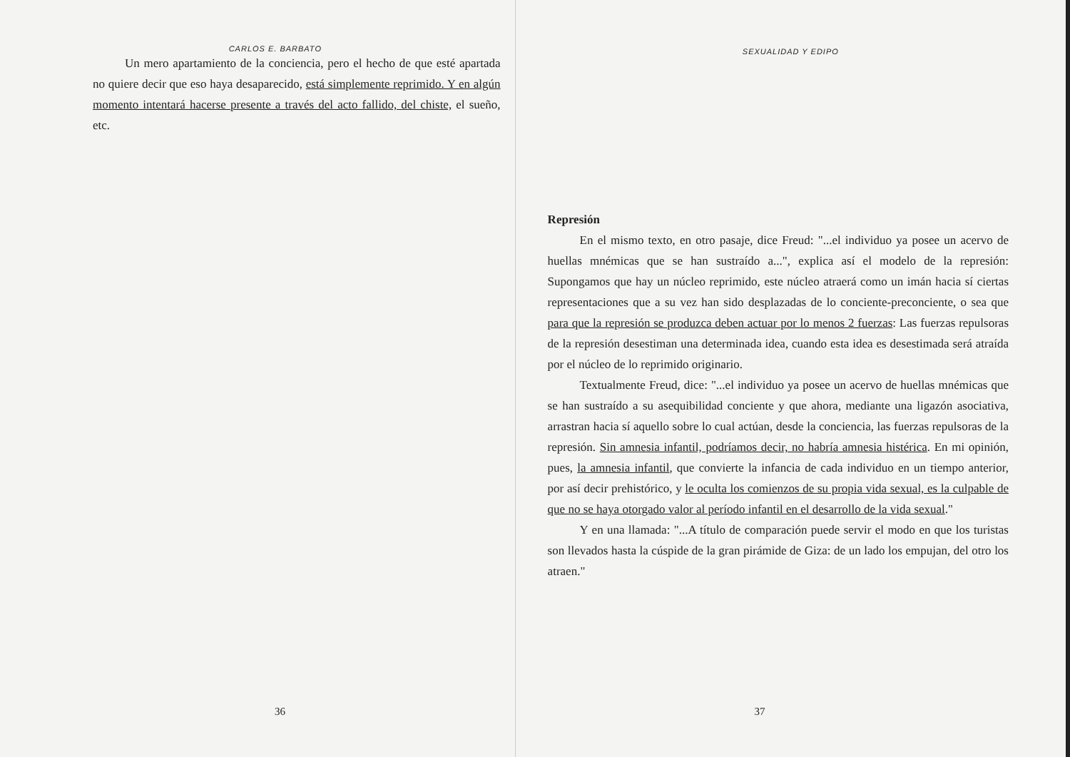CARLOS E. BARBATO
Un mero apartamiento de la conciencia, pero el hecho de que esté apartada no quiere decir que eso haya desaparecido, está simplemente reprimido. Y en algún momento intentará hacerse presente a través del acto fallido, del chiste, el sueño, etc.
36
SEXUALIDAD Y EDIPO
Represión
En el mismo texto, en otro pasaje, dice Freud: "...el individuo ya posee un acervo de huellas mnémicas que se han sustraído a...", explica así el modelo de la represión: Supongamos que hay un núcleo reprimido, este núcleo atraerá como un imán hacia sí ciertas representaciones que a su vez han sido desplazadas de lo conciente-preconciente, o sea que para que la represión se produzca deben actuar por lo menos 2 fuerzas: Las fuerzas repulsoras de la represión desestiman una determinada idea, cuando esta idea es desestimada será atraída por el núcleo de lo reprimido originario.
Textualmente Freud, dice: "...el individuo ya posee un acervo de huellas mnémicas que se han sustraído a su asequibilidad conciente y que ahora, mediante una ligazón asociativa, arrastran hacia sí aquello sobre lo cual actúan, desde la conciencia, las fuerzas repulsoras de la represión. Sin amnesia infantil, podríamos decir, no habría amnesia histérica. En mi opinión, pues, la amnesia infantil, que convierte la infancia de cada individuo en un tiempo anterior, por así decir prehistórico, y le oculta los comienzos de su propia vida sexual, es la culpable de que no se haya otorgado valor al período infantil en el desarrollo de la vida sexual."
Y en una llamada: "...A título de comparación puede servir el modo en que los turistas son llevados hasta la cúspide de la gran pirámide de Giza: de un lado los empujan, del otro los atraen."
37